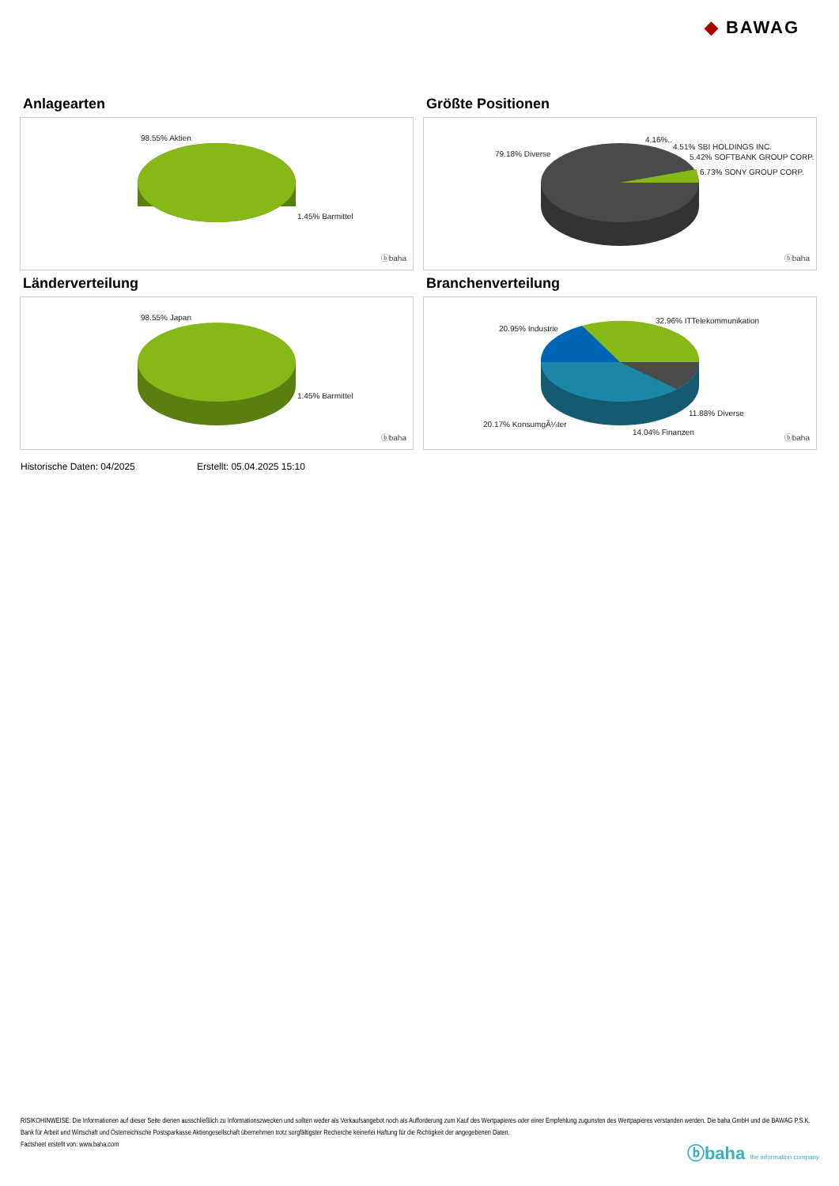◆ BAWAG
Anlagearten
98.55% Aktien
1.45% Barmittel
ⓑbaha
Größte Positionen
79.18% Diverse
4.16%..
4.51% SBI HOLDINGS INC.
5.42% SOFTBANK GROUP CORP.
6.73% SONY GROUP CORP.
ⓑbaha
Länderverteilung
98.55% Japan
1.45% Barmittel
ⓑbaha
Branchenverteilung
20.95% Industrie
32.96% ITTelekommunikation
11.88% Diverse
20.17% KonsumgÃ¼ter
14.04% Finanzen
ⓑbaha
Historische Daten: 04/2025 Erstellt: 05.04.2025 15:10
RISIKOHINWEISE: Die Informationen auf dieser Seite dienen ausschließlich zu Informationszwecken und sollten weder als Verkaufsangebot noch als Aufforderung zum Kauf des Wertpapieres oder einer Empfehlung zugunsten des Wertpapieres verstanden werden. Die baha GmbH und die BAWAG P.S.K. Bank für Arbeit und Wirtschaft und Österreichische Postsparkasse Aktiengesellschaft übernehmen trotz sorgfältigster Recherche keinerlei Haftung für die Richtigkeit der angegebenen Daten.
Factsheet erstellt von: www.baha.com
ⓑbaha the information company